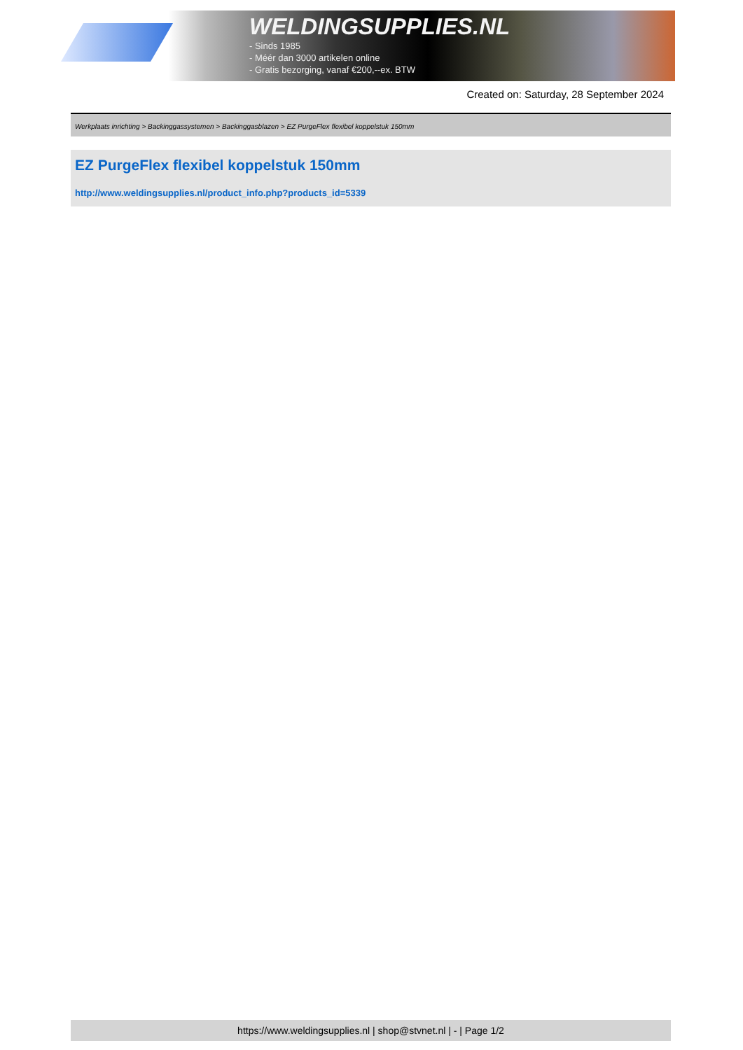WELDINGSUPPLIES.NL
- Sinds 1985
- Méér dan 3000 artikelen online
- Gratis bezorging, vanaf €200,--ex. BTW
Created on: Saturday, 28 September 2024
Werkplaats inrichting > Backinggassystemen > Backinggasblazen > EZ PurgeFlex flexibel koppelstuk 150mm
EZ PurgeFlex flexibel koppelstuk 150mm
http://www.weldingsupplies.nl/product_info.php?products_id=5339
https://www.weldingsupplies.nl | shop@stvnet.nl | - | Page 1/2